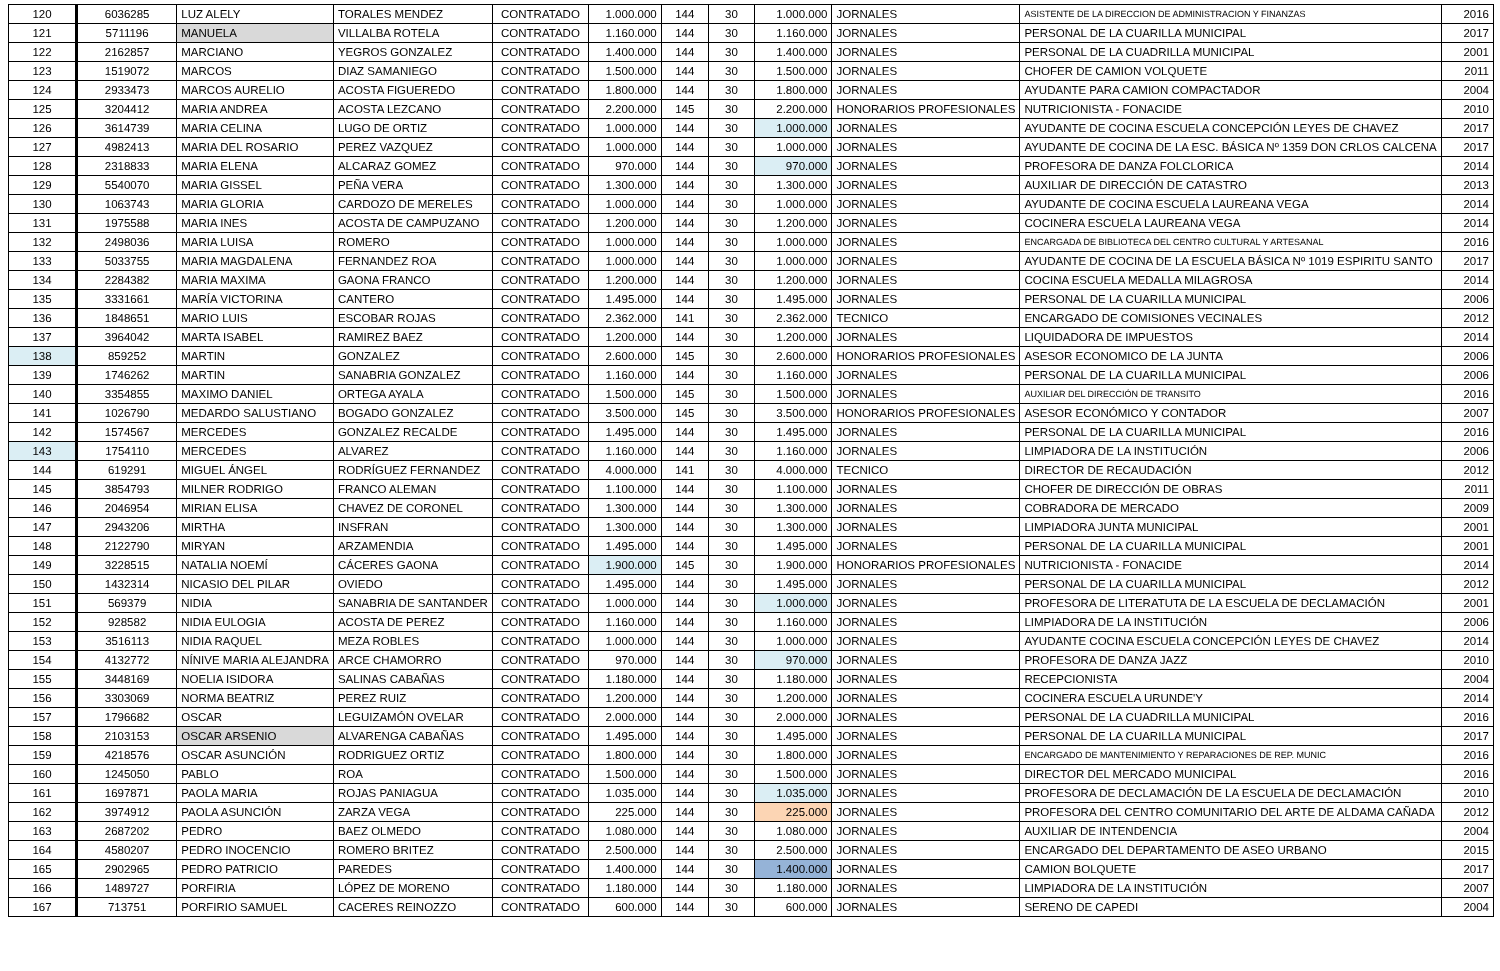| 120 | 6036285 | LUZ ALELY | TORALES MENDEZ | CONTRATADO | 1.000.000 | 144 | 30 | 1.000.000 | JORNALES | ASISTENTE DE LA DIRECCION DE ADMINISTRACION Y FINANZAS | 2016 |
| 121 | 5711196 | MANUELA | VILLALBA ROTELA | CONTRATADO | 1.160.000 | 144 | 30 | 1.160.000 | JORNALES | PERSONAL DE LA CUARILLA MUNICIPAL | 2017 |
| 122 | 2162857 | MARCIANO | YEGROS GONZALEZ | CONTRATADO | 1.400.000 | 144 | 30 | 1.400.000 | JORNALES | PERSONAL DE LA CUADRILLA MUNICIPAL | 2001 |
| 123 | 1519072 | MARCOS | DIAZ SAMANIEGO | CONTRATADO | 1.500.000 | 144 | 30 | 1.500.000 | JORNALES | CHOFER DE CAMION VOLQUETE | 2011 |
| 124 | 2933473 | MARCOS AURELIO | ACOSTA FIGUEREDO | CONTRATADO | 1.800.000 | 144 | 30 | 1.800.000 | JORNALES | AYUDANTE PARA CAMION COMPACTADOR | 2004 |
| 125 | 3204412 | MARIA ANDREA | ACOSTA LEZCANO | CONTRATADO | 2.200.000 | 145 | 30 | 2.200.000 | HONORARIOS PROFESIONALES | NUTRICIONISTA - FONACIDE | 2010 |
| 126 | 3614739 | MARIA CELINA | LUGO DE ORTIZ | CONTRATADO | 1.000.000 | 144 | 30 | 1.000.000 | JORNALES | AYUDANTE DE COCINA ESCUELA CONCEPCIÓN LEYES DE CHAVEZ | 2017 |
| 127 | 4982413 | MARIA DEL ROSARIO | PEREZ VAZQUEZ | CONTRATADO | 1.000.000 | 144 | 30 | 1.000.000 | JORNALES | AYUDANTE DE COCINA DE LA ESC. BÁSICA Nº 1359 DON CRLOS CALCENA | 2017 |
| 128 | 2318833 | MARIA ELENA | ALCARAZ GOMEZ | CONTRATADO | 970.000 | 144 | 30 | 970.000 | JORNALES | PROFESORA DE DANZA FOLCLORICA | 2014 |
| 129 | 5540070 | MARIA GISSEL | PEÑA VERA | CONTRATADO | 1.300.000 | 144 | 30 | 1.300.000 | JORNALES | AUXILIAR DE DIRECCIÓN DE CATASTRO | 2013 |
| 130 | 1063743 | MARIA GLORIA | CARDOZO DE MERELES | CONTRATADO | 1.000.000 | 144 | 30 | 1.000.000 | JORNALES | AYUDANTE DE COCINA ESCUELA LAUREANA VEGA | 2014 |
| 131 | 1975588 | MARIA INES | ACOSTA DE CAMPUZANO | CONTRATADO | 1.200.000 | 144 | 30 | 1.200.000 | JORNALES | COCINERA ESCUELA LAUREANA VEGA | 2014 |
| 132 | 2498036 | MARIA LUISA | ROMERO | CONTRATADO | 1.000.000 | 144 | 30 | 1.000.000 | JORNALES | ENCARGADA DE BIBLIOTECA DEL CENTRO CULTURAL Y ARTESANAL | 2016 |
| 133 | 5033755 | MARIA MAGDALENA | FERNANDEZ ROA | CONTRATADO | 1.000.000 | 144 | 30 | 1.000.000 | JORNALES | AYUDANTE DE COCINA DE LA ESCUELA BÁSICA Nº 1019 ESPIRITU SANTO | 2017 |
| 134 | 2284382 | MARIA MAXIMA | GAONA FRANCO | CONTRATADO | 1.200.000 | 144 | 30 | 1.200.000 | JORNALES | COCINA ESCUELA MEDALLA MILAGROSA | 2014 |
| 135 | 3331661 | MARÍA VICTORINA | CANTERO | CONTRATADO | 1.495.000 | 144 | 30 | 1.495.000 | JORNALES | PERSONAL DE LA CUARILLA MUNICIPAL | 2006 |
| 136 | 1848651 | MARIO LUIS | ESCOBAR ROJAS | CONTRATADO | 2.362.000 | 141 | 30 | 2.362.000 | TECNICO | ENCARGADO DE COMISIONES VECINALES | 2012 |
| 137 | 3964042 | MARTA ISABEL | RAMIREZ BAEZ | CONTRATADO | 1.200.000 | 144 | 30 | 1.200.000 | JORNALES | LIQUIDADORA DE IMPUESTOS | 2014 |
| 138 | 859252 | MARTIN | GONZALEZ | CONTRATADO | 2.600.000 | 145 | 30 | 2.600.000 | HONORARIOS PROFESIONALES | ASESOR ECONOMICO DE LA JUNTA | 2006 |
| 139 | 1746262 | MARTIN | SANABRIA GONZALEZ | CONTRATADO | 1.160.000 | 144 | 30 | 1.160.000 | JORNALES | PERSONAL DE LA CUARILLA MUNICIPAL | 2006 |
| 140 | 3354855 | MAXIMO DANIEL | ORTEGA AYALA | CONTRATADO | 1.500.000 | 145 | 30 | 1.500.000 | JORNALES | AUXILIAR DEL DIRECCIÓN DE TRANSITO | 2016 |
| 141 | 1026790 | MEDARDO SALUSTIANO | BOGADO GONZALEZ | CONTRATADO | 3.500.000 | 145 | 30 | 3.500.000 | HONORARIOS PROFESIONALES | ASESOR ECONÓMICO Y CONTADOR | 2007 |
| 142 | 1574567 | MERCEDES | GONZALEZ RECALDE | CONTRATADO | 1.495.000 | 144 | 30 | 1.495.000 | JORNALES | PERSONAL DE LA CUARILLA MUNICIPAL | 2016 |
| 143 | 1754110 | MERCEDES | ALVAREZ | CONTRATADO | 1.160.000 | 144 | 30 | 1.160.000 | JORNALES | LIMPIADORA DE LA INSTITUCIÓN | 2006 |
| 144 | 619291 | MIGUEL ÁNGEL | RODRÍGUEZ FERNANDEZ | CONTRATADO | 4.000.000 | 141 | 30 | 4.000.000 | TECNICO | DIRECTOR DE RECAUDACIÓN | 2012 |
| 145 | 3854793 | MILNER RODRIGO | FRANCO ALEMAN | CONTRATADO | 1.100.000 | 144 | 30 | 1.100.000 | JORNALES | CHOFER DE DIRECCIÓN DE OBRAS | 2011 |
| 146 | 2046954 | MIRIAN ELISA | CHAVEZ DE CORONEL | CONTRATADO | 1.300.000 | 144 | 30 | 1.300.000 | JORNALES | COBRADORA DE MERCADO | 2009 |
| 147 | 2943206 | MIRTHA | INSFRAN | CONTRATADO | 1.300.000 | 144 | 30 | 1.300.000 | JORNALES | LIMPIADORA JUNTA MUNICIPAL | 2001 |
| 148 | 2122790 | MIRYAN | ARZAMENDIA | CONTRATADO | 1.495.000 | 144 | 30 | 1.495.000 | JORNALES | PERSONAL DE LA CUARILLA MUNICIPAL | 2001 |
| 149 | 3228515 | NATALIA NOEMÍ | CÁCERES GAONA | CONTRATADO | 1.900.000 | 145 | 30 | 1.900.000 | HONORARIOS PROFESIONALES | NUTRICIONISTA - FONACIDE | 2014 |
| 150 | 1432314 | NICASIO DEL PILAR | OVIEDO | CONTRATADO | 1.495.000 | 144 | 30 | 1.495.000 | JORNALES | PERSONAL DE LA CUARILLA MUNICIPAL | 2012 |
| 151 | 569379 | NIDIA | SANABRIA DE SANTANDER | CONTRATADO | 1.000.000 | 144 | 30 | 1.000.000 | JORNALES | PROFESORA DE LITERATUTA DE LA ESCUELA DE DECLAMACIÓN | 2001 |
| 152 | 928582 | NIDIA EULOGIA | ACOSTA DE PEREZ | CONTRATADO | 1.160.000 | 144 | 30 | 1.160.000 | JORNALES | LIMPIADORA DE LA INSTITUCIÓN | 2006 |
| 153 | 3516113 | NIDIA RAQUEL | MEZA ROBLES | CONTRATADO | 1.000.000 | 144 | 30 | 1.000.000 | JORNALES | AYUDANTE COCINA ESCUELA CONCEPCIÓN LEYES DE CHAVEZ | 2014 |
| 154 | 4132772 | NÍNIVE MARIA ALEJANDRA | ARCE CHAMORRO | CONTRATADO | 970.000 | 144 | 30 | 970.000 | JORNALES | PROFESORA DE DANZA JAZZ | 2010 |
| 155 | 3448169 | NOELIA ISIDORA | SALINAS CABAÑAS | CONTRATADO | 1.180.000 | 144 | 30 | 1.180.000 | JORNALES | RECEPCIONISTA | 2004 |
| 156 | 3303069 | NORMA BEATRIZ | PEREZ RUIZ | CONTRATADO | 1.200.000 | 144 | 30 | 1.200.000 | JORNALES | COCINERA ESCUELA URUNDE'Y | 2014 |
| 157 | 1796682 | OSCAR | LEGUIZAMÓN OVELAR | CONTRATADO | 2.000.000 | 144 | 30 | 2.000.000 | JORNALES | PERSONAL DE LA CUADRILLA MUNICIPAL | 2016 |
| 158 | 2103153 | OSCAR ARSENIO | ALVARENGA CABAÑAS | CONTRATADO | 1.495.000 | 144 | 30 | 1.495.000 | JORNALES | PERSONAL DE LA CUARILLA MUNICIPAL | 2017 |
| 159 | 4218576 | OSCAR ASUNCIÓN | RODRIGUEZ ORTIZ | CONTRATADO | 1.800.000 | 144 | 30 | 1.800.000 | JORNALES | ENCARGADO DE MANTENIMIENTO Y REPARACIONES DE REP. MUNIC | 2016 |
| 160 | 1245050 | PABLO | ROA | CONTRATADO | 1.500.000 | 144 | 30 | 1.500.000 | JORNALES | DIRECTOR DEL MERCADO MUNICIPAL | 2016 |
| 161 | 1697871 | PAOLA MARIA | ROJAS PANIAGUA | CONTRATADO | 1.035.000 | 144 | 30 | 1.035.000 | JORNALES | PROFESORA DE DECLAMACIÓN DE LA ESCUELA DE DECLAMACIÓN | 2010 |
| 162 | 3974912 | PAOLA ASUNCIÓN | ZARZA VEGA | CONTRATADO | 225.000 | 144 | 30 | 225.000 | JORNALES | PROFESORA DEL CENTRO COMUNITARIO DEL ARTE DE ALDAMA CAÑADA | 2012 |
| 163 | 2687202 | PEDRO | BAEZ OLMEDO | CONTRATADO | 1.080.000 | 144 | 30 | 1.080.000 | JORNALES | AUXILIAR DE INTENDENCIA | 2004 |
| 164 | 4580207 | PEDRO INOCENCIO | ROMERO BRITEZ | CONTRATADO | 2.500.000 | 144 | 30 | 2.500.000 | JORNALES | ENCARGADO DEL DEPARTAMENTO DE ASEO URBANO | 2015 |
| 165 | 2902965 | PEDRO PATRICIO | PAREDES | CONTRATADO | 1.400.000 | 144 | 30 | 1.400.000 | JORNALES | CAMION BOLQUETE | 2017 |
| 166 | 1489727 | PORFIRIA | LÓPEZ DE MORENO | CONTRATADO | 1.180.000 | 144 | 30 | 1.180.000 | JORNALES | LIMPIADORA DE LA INSTITUCIÓN | 2007 |
| 167 | 713751 | PORFIRIO SAMUEL | CACERES REINOZZO | CONTRATADO | 600.000 | 144 | 30 | 600.000 | JORNALES | SERENO DE CAPEDI | 2004 |